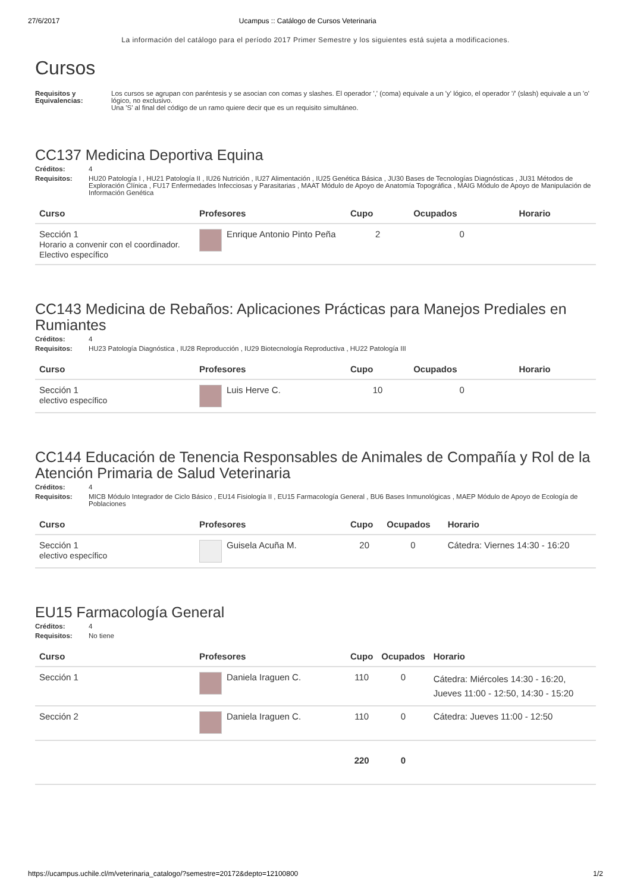27/6/2017 Ucampus :: Catálogo de Cursos Veterinaria
La información del catálogo para el período 2017 Primer Semestre y los siguientes está sujeta a modificaciones.
Cursos
Requisitos y Equivalencias: Los cursos se agrupan con paréntesis y se asocian con comas y slashes. El operador ',' (coma) equivale a un 'y' lógico, el operador '/' (slash) equivale a un 'o' lógico, no exclusivo.
Una 'S' al final del código de un ramo quiere decir que es un requisito simultáneo.
CC137 Medicina Deportiva Equina
Créditos: 4
Requisitos: HU20 Patología I , HU21 Patología II , IU26 Nutrición , IU27 Alimentación , IU25 Genética Básica , JU30 Bases de Tecnologías Diagnósticas , JU31 Métodos de Exploración Clínica , FU17 Enfermedades Infecciosas y Parasitarias , MAAT Módulo de Apoyo de Anatomía Topográfica , MAIG Módulo de Apoyo de Manipulación de Información Genética
| Curso | Profesores | Cupo | Ocupados | Horario |
| --- | --- | --- | --- | --- |
| Sección 1 Horario a convenir con el coordinador. Electivo específico | Enrique Antonio Pinto Peña | 2 | 0 | |
CC143 Medicina de Rebaños: Aplicaciones Prácticas para Manejos Prediales en Rumiantes
Créditos: 4
Requisitos: HU23 Patología Diagnóstica , IU28 Reproducción , IU29 Biotecnología Reproductiva , HU22 Patología III
| Curso | Profesores | Cupo | Ocupados | Horario |
| --- | --- | --- | --- | --- |
| Sección 1 electivo específico | Luis Herve C. | 10 | 0 | |
CC144 Educación de Tenencia Responsables de Animales de Compañía y Rol de la Atención Primaria de Salud Veterinaria
Créditos: 4
Requisitos: MICB Módulo Integrador de Ciclo Básico , EU14 Fisiología II , EU15 Farmacología General , BU6 Bases Inmunológicas , MAEP Módulo de Apoyo de Ecología de Poblaciones
| Curso | Profesores | Cupo | Ocupados | Horario |
| --- | --- | --- | --- | --- |
| Sección 1 electivo específico | Guisela Acuña M. | 20 | 0 | Cátedra: Viernes 14:30 - 16:20 |
EU15 Farmacología General
Créditos: 4
Requisitos: No tiene
| Curso | Profesores | Cupo | Ocupados | Horario |
| --- | --- | --- | --- | --- |
| Sección 1 | Daniela Iraguen C. | 110 | 0 | Cátedra: Miércoles 14:30 - 16:20, Jueves 11:00 - 12:50, 14:30 - 15:20 |
| Sección 2 | Daniela Iraguen C. | 110 | 0 | Cátedra: Jueves 11:00 - 12:50 |
| | | 220 | 0 | |
https://ucampus.uchile.cl/m/veterinaria_catalogo/?semestre=20172&depto=12100800 1/2